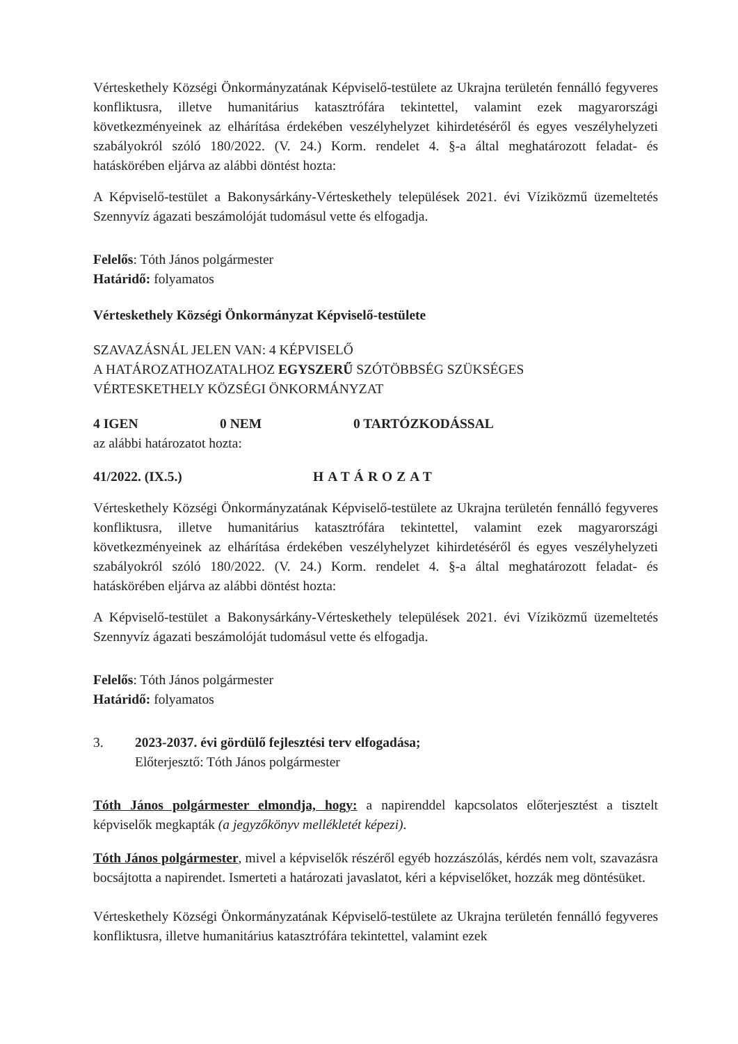Vérteskethely Községi Önkormányzatának Képviselő-testülete az Ukrajna területén fennálló fegyveres konfliktusra, illetve humanitárius katasztrófára tekintettel, valamint ezek magyarországi következményeinek az elhárítása érdekében veszélyhelyzet kihirdetéséről és egyes veszélyhelyzeti szabályokról szóló 180/2022. (V. 24.) Korm. rendelet 4. §-a által meghatározott feladat- és hatáskörében eljárva az alábbi döntést hozta:
A Képviselő-testület a Bakonysárkány-Vérteskethely települések 2021. évi Víziközmű üzemeltetés Szennyvíz ágazati beszámolóját tudomásul vette és elfogadja.
Felelős: Tóth János polgármester
Határidő: folyamatos
Vérteskethely Községi Önkormányzat Képviselő-testülete
SZAVAZÁSNÁL JELEN VAN: 4 KÉPVISELŐ
A HATÁROZATHOZATALHOZ EGYSZERŰ SZÓTÖBBSÉG SZÜKSÉGES
VÉRTESKETHELY KÖZSÉGI ÖNKORMÁNYZAT
4 IGEN 0 NEM 0 TARTÓZKODÁSSAL
az alábbi határozatot hozta:
41/2022. (IX.5.) HATÁROZAT
Vérteskethely Községi Önkormányzatának Képviselő-testülete az Ukrajna területén fennálló fegyveres konfliktusra, illetve humanitárius katasztrófára tekintettel, valamint ezek magyarországi következményeinek az elhárítása érdekében veszélyhelyzet kihirdetéséről és egyes veszélyhelyzeti szabályokról szóló 180/2022. (V. 24.) Korm. rendelet 4. §-a által meghatározott feladat- és hatáskörében eljárva az alábbi döntést hozta:
A Képviselő-testület a Bakonysárkány-Vérteskethely települések 2021. évi Víziközmű üzemeltetés Szennyvíz ágazati beszámolóját tudomásul vette és elfogadja.
Felelős: Tóth János polgármester
Határidő: folyamatos
3. 2023-2037. évi gördülő fejlesztési terv elfogadása;
Előterjesztő: Tóth János polgármester
Tóth János polgármester elmondja, hogy: a napirenddel kapcsolatos előterjesztést a tisztelt képviselők megkapták (a jegyzőkönyv mellékletét képezi).
Tóth János polgármester, mivel a képviselők részéről egyéb hozzászólás, kérdés nem volt, szavazásra bocsájtotta a napirendet. Ismerteti a határozati javaslatot, kéri a képviselőket, hozzák meg döntésüket.
Vérteskethely Községi Önkormányzatának Képviselő-testülete az Ukrajna területén fennálló fegyveres konfliktusra, illetve humanitárius katasztrófára tekintettel, valamint ezek